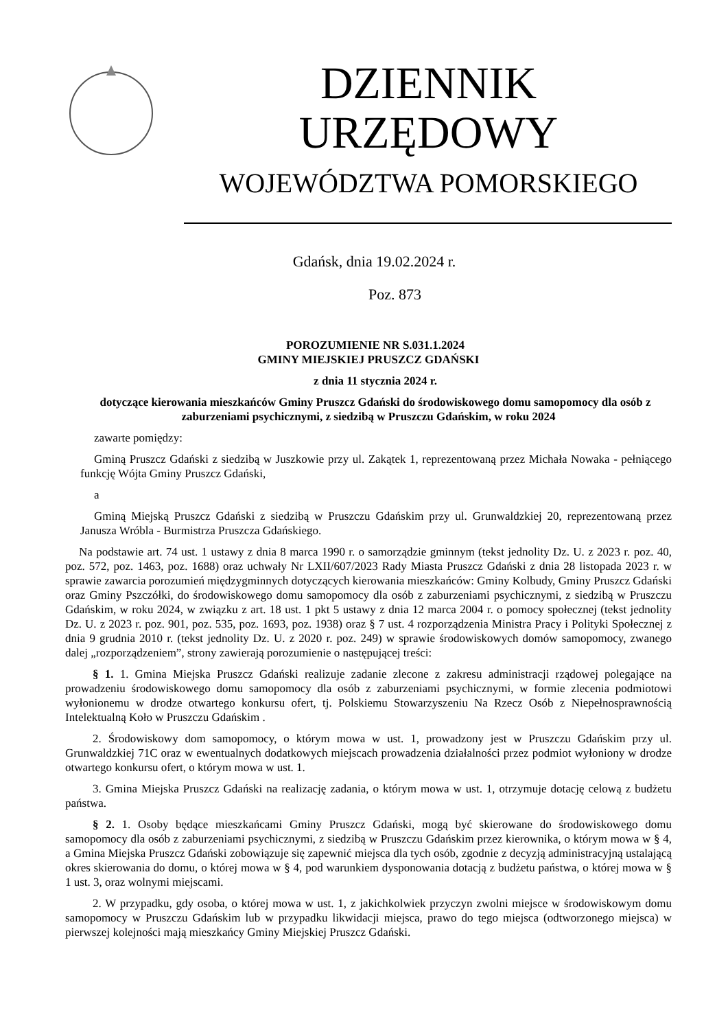DZIENNIK URZĘDOWY
WOJEWÓDZTWA POMORSKIEGO
Gdańsk, dnia 19.02.2024 r.
Poz. 873
POROZUMIENIE NR S.031.1.2024
GMINY MIEJSKIEJ PRUSZCZ GDAŃSKI
z dnia 11 stycznia 2024 r.
dotyczące kierowania mieszkańców Gminy Pruszcz Gdański do środowiskowego domu samopomocy dla osób z zaburzeniami psychicznymi, z siedzibą w Pruszczu Gdańskim, w roku 2024
zawarte pomiędzy:
Gminą Pruszcz Gdański z siedzibą w Juszkowie przy ul. Zakątek 1, reprezentowaną przez Michała Nowaka - pełniącego funkcję Wójta Gminy Pruszcz Gdański,
a
Gminą Miejską Pruszcz Gdański z siedzibą w Pruszczu Gdańskim przy ul. Grunwaldzkiej 20, reprezentowaną przez Janusza Wróbla - Burmistrza Pruszcza Gdańskiego.
Na podstawie art. 74 ust. 1 ustawy z dnia 8 marca 1990 r. o samorządzie gminnym (tekst jednolity Dz. U. z 2023 r. poz. 40, poz. 572, poz. 1463, poz. 1688) oraz uchwały Nr LXII/607/2023 Rady Miasta Pruszcz Gdański z dnia 28 listopada 2023 r. w sprawie zawarcia porozumień międzygminnych dotyczących kierowania mieszkańców: Gminy Kolbudy, Gminy Pruszcz Gdański oraz Gminy Pszczółki, do środowiskowego domu samopomocy dla osób z zaburzeniami psychicznymi, z siedzibą w Pruszczu Gdańskim, w roku 2024, w związku z art. 18 ust. 1 pkt 5 ustawy z dnia 12 marca 2004 r. o pomocy społecznej (tekst jednolity Dz. U. z 2023 r. poz. 901, poz. 535, poz. 1693, poz. 1938) oraz § 7 ust. 4 rozporządzenia Ministra Pracy i Polityki Społecznej z dnia 9 grudnia 2010 r. (tekst jednolity Dz. U. z 2020 r. poz. 249) w sprawie środowiskowych domów samopomocy, zwanego dalej „rozporządzeniem”, strony zawierają porozumienie o następującej treści:
§ 1. 1. Gmina Miejska Pruszcz Gdański realizuje zadanie zlecone z zakresu administracji rządowej polegające na prowadzeniu środowiskowego domu samopomocy dla osób z zaburzeniami psychicznymi, w formie zlecenia podmiotowi wyłonionemu w drodze otwartego konkursu ofert, tj. Polskiemu Stowarzyszeniu Na Rzecz Osób z Niepełnosprawnością Intelektualną Koło w Pruszczu Gdańskim .
2. Środowiskowy dom samopomocy, o którym mowa w ust. 1, prowadzony jest w Pruszczu Gdańskim przy ul. Grunwaldzkiej 71C oraz w ewentualnych dodatkowych miejscach prowadzenia działalności przez podmiot wyłoniony w drodze otwartego konkursu ofert, o którym mowa w ust. 1.
3. Gmina Miejska Pruszcz Gdański na realizację zadania, o którym mowa w ust. 1, otrzymuje dotację celową z budżetu państwa.
§ 2. 1. Osoby będące mieszkańcami Gminy Pruszcz Gdański, mogą być skierowane do środowiskowego domu samopomocy dla osób z zaburzeniami psychicznymi, z siedzibą w Pruszczu Gdańskim przez kierownika, o którym mowa w § 4, a Gmina Miejska Pruszcz Gdański zobowiązuje się zapewnić miejsca dla tych osób, zgodnie z decyzją administracyjną ustalającą okres skierowania do domu, o której mowa w § 4, pod warunkiem dysponowania dotacją z budżetu państwa, o której mowa w § 1 ust. 3, oraz wolnymi miejscami.
2. W przypadku, gdy osoba, o której mowa w ust. 1, z jakichkolwiek przyczyn zwolni miejsce w środowiskowym domu samopomocy w Pruszczu Gdańskim lub w przypadku likwidacji miejsca, prawo do tego miejsca (odtworzonego miejsca) w pierwszej kolejności mają mieszkańcy Gminy Miejskiej Pruszcz Gdański.